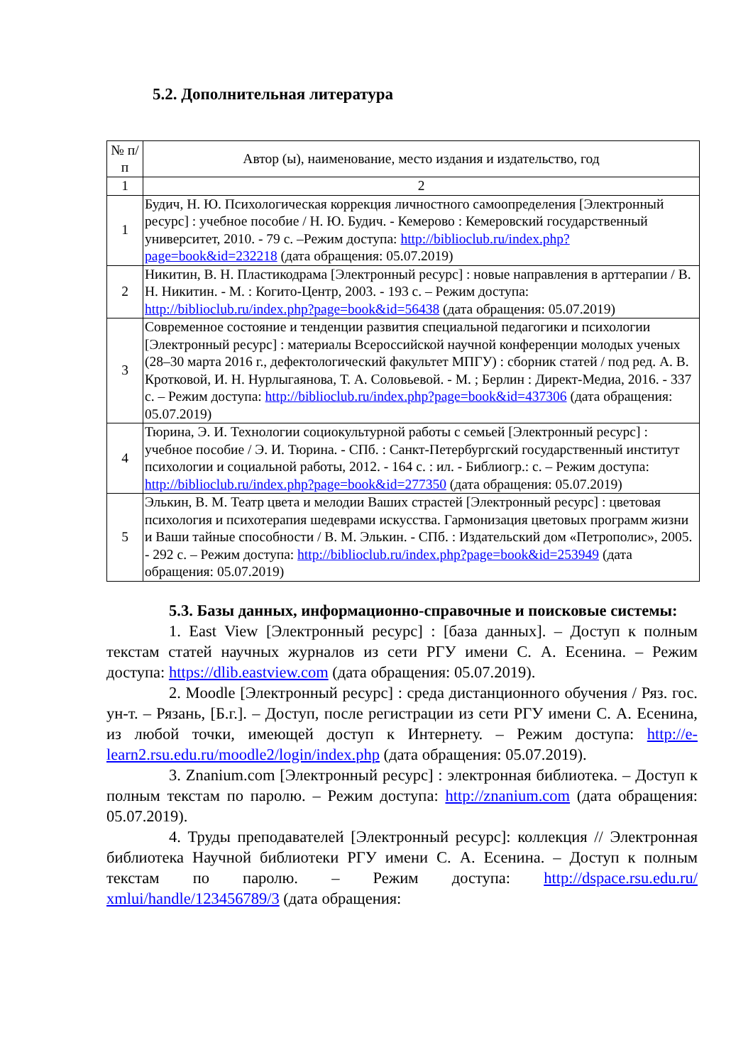5.2. Дополнительная литература
| № п/п | Автор (ы), наименование, место издания и издательство, год |
| --- | --- |
| 1 | 2 |
| 1 | Будич, Н. Ю. Психологическая коррекция личностного самоопределения [Электронный ресурс] : учебное пособие / Н. Ю. Будич. - Кемерово : Кемеровский государственный университет, 2010. - 79 с. –Режим доступа: http://biblioclub.ru/index.php?page=book&id=232218 (дата обращения: 05.07.2019) |
| 2 | Никитин, В. Н. Пластикодрама [Электронный ресурс] : новые направления в арттерапии / В. Н. Никитин. - М. : Когито-Центр, 2003. - 193 с. – Режим доступа: http://biblioclub.ru/index.php?page=book&id=56438 (дата обращения: 05.07.2019) |
| 3 | Современное состояние и тенденции развития специальной педагогики и психологии [Электронный ресурс] : материалы Всероссийской научной конференции молодых ученых (28–30 марта 2016 г., дефектологический факультет МПГУ) : сборник статей / под ред. А. В. Кротковой, И. Н. Нурлыгаянова, Т. А. Соловьевой. - М. ; Берлин : Директ-Медиа, 2016. - 337 с. – Режим доступа: http://biblioclub.ru/index.php?page=book&id=437306 (дата обращения: 05.07.2019) |
| 4 | Тюрина, Э. И. Технологии социокультурной работы с семьей [Электронный ресурс] : учебное пособие / Э. И. Тюрина. - СПб. : Санкт-Петербургский государственный институт психологии и социальной работы, 2012. - 164 с. : ил. - Библиогр.: с. – Режим доступа: http://biblioclub.ru/index.php?page=book&id=277350 (дата обращения: 05.07.2019) |
| 5 | Элькин, В. М. Театр цвета и мелодии Ваших страстей [Электронный ресурс] : цветовая психология и психотерапия шедеврами искусства. Гармонизация цветовых программ жизни и Ваши тайные способности / В. М. Элькин. - СПб. : Издательский дом «Петрополис», 2005. - 292 с. – Режим доступа: http://biblioclub.ru/index.php?page=book&id=253949 (дата обращения: 05.07.2019) |
5.3. Базы данных, информационно-справочные и поисковые системы:
1. East View [Электронный ресурс] : [база данных]. – Доступ к полным текстам статей научных журналов из сети РГУ имени С. А. Есенина. – Режим доступа: https://dlib.eastview.com (дата обращения: 05.07.2019).
2. Moodle [Электронный ресурс] : среда дистанционного обучения / Ряз. гос. ун-т. – Рязань, [Б.г.]. – Доступ, после регистрации из сети РГУ имени С. А. Есенина, из любой точки, имеющей доступ к Интернету. – Режим доступа: http://e-learn2.rsu.edu.ru/moodle2/login/index.php (дата обращения: 05.07.2019).
3. Znanium.com [Электронный ресурс] : электронная библиотека. – Доступ к полным текстам по паролю. – Режим доступа: http://znanium.com (дата обращения: 05.07.2019).
4. Труды преподавателей [Электронный ресурс]: коллекция // Электронная библиотека Научной библиотеки РГУ имени С. А. Есенина. – Доступ к полным текстам по паролю. – Режим доступа: http://dspace.rsu.edu.ru/ xmlui/handle/123456789/3 (дата обращения: